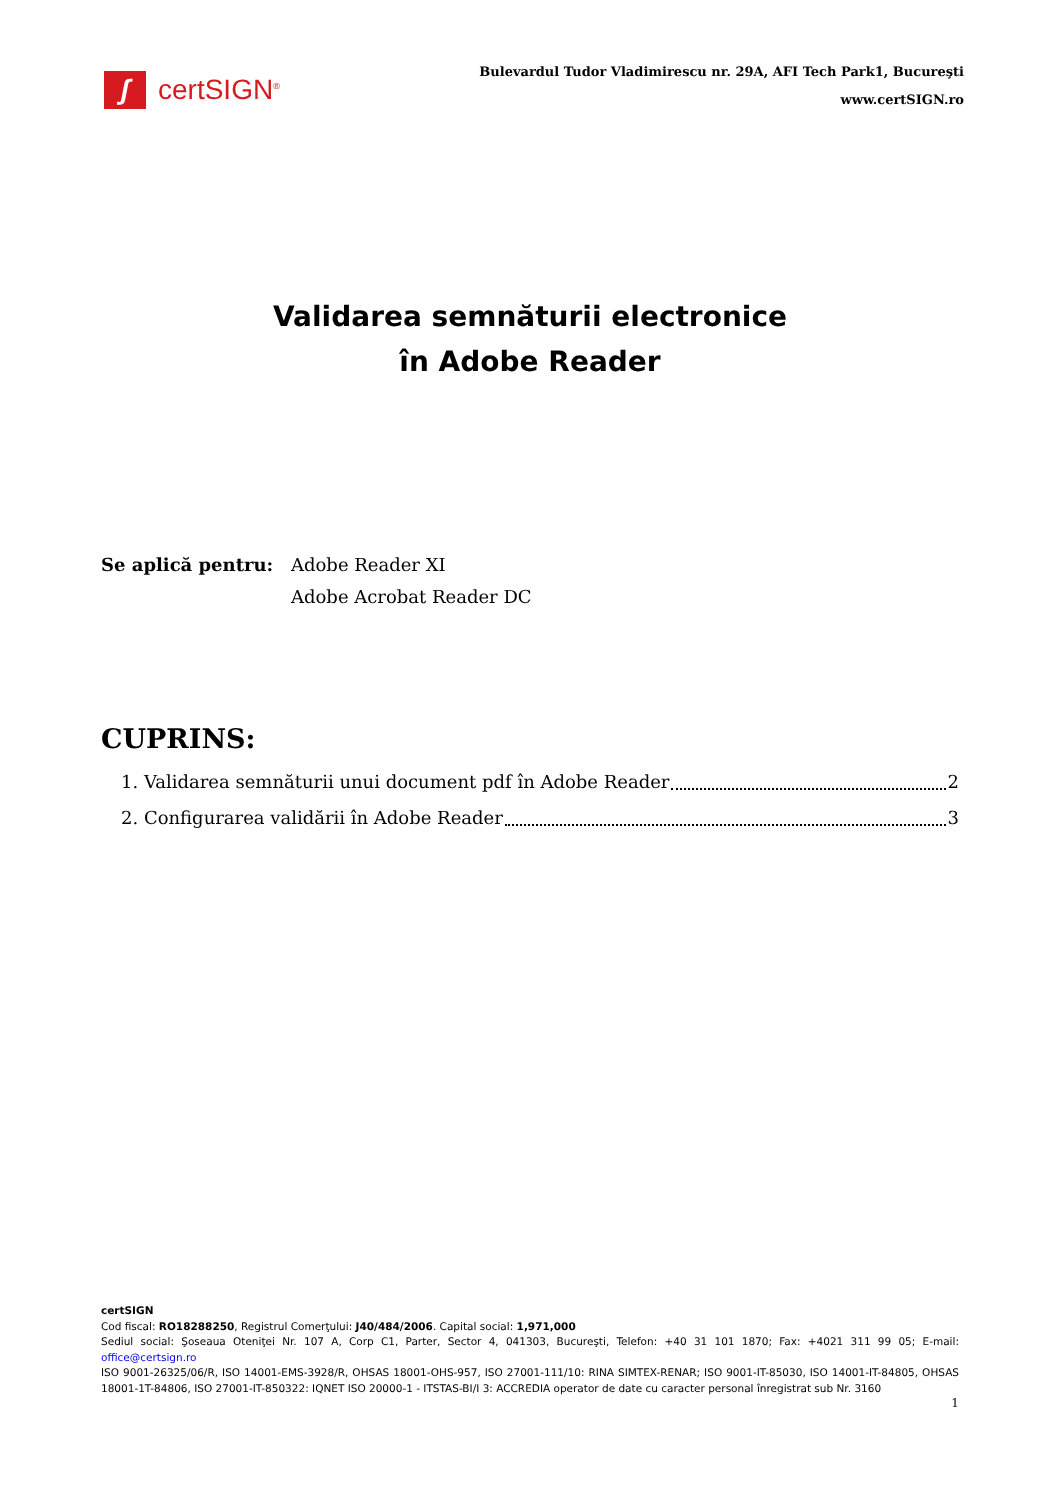ʃ
certSIGN<sup>®</sup>
Bulevardul Tudor Vladimirescu nr. 29A, AFI Tech Park1, Bucureşti
www.certSIGN.ro
Validarea semnăturii electronice
în Adobe Reader
Se aplică pentru: Adobe Reader XI
Adobe Acrobat Reader DC
CUPRINS:
1. Validarea semnăturii unui document pdf în Adobe Reader 2
2. Configurarea validării în Adobe Reader 3
certSIGN
Cod fiscal: RO18288250, Registrul Comerţului: J40/484/2006. Capital social: 1,971,000
Sediul social: Şoseaua Oteniţei Nr. 107 A, Corp C1, Parter, Sector 4, 041303, Bucureşti, Telefon: +40 31 101 1870; Fax: +4021 311 99 05; E-mail: office@certsign.ro
ISO 9001-26325/06/R, ISO 14001-EMS-3928/R, OHSAS 18001-OHS-957, ISO 27001-111/10: RINA SIMTEX-RENAR; ISO 9001-IT-85030, ISO 14001-IT-84805, OHSAS 18001-1T-84806, ISO 27001-IT-850322: IQNET ISO 20000-1 - ITSTAS-BI/I 3: ACCREDIA operator de date cu caracter personal înregistrat sub Nr. 3160
1